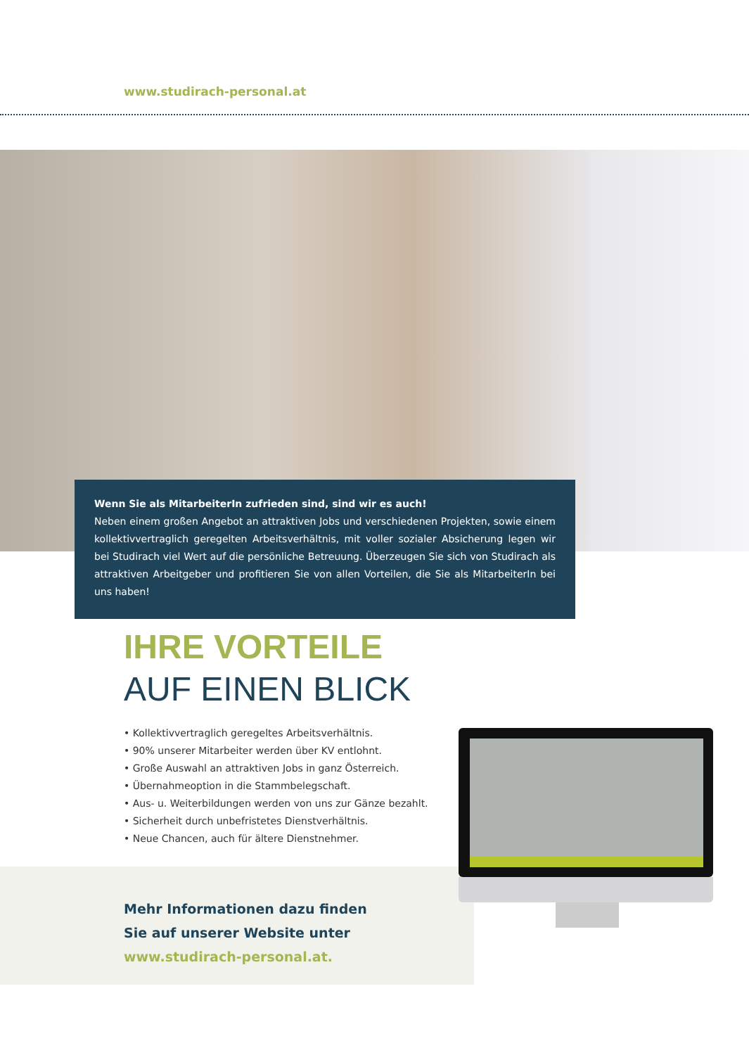www.studirach-personal.at
Wenn Sie als MitarbeiterIn zufrieden sind, sind wir es auch!
Neben einem großen Angebot an attraktiven Jobs und verschiedenen Projekten, sowie einem kollektivvertraglich geregelten Arbeitsverhältnis, mit voller sozialer Absicherung legen wir bei Studirach viel Wert auf die persönliche Betreuung. Überzeugen Sie sich von Studirach als attraktiven Arbeitgeber und profitieren Sie von allen Vorteilen, die Sie als MitarbeiterIn bei uns haben!
IHRE VORTEILE
AUF EINEN BLICK
• Kollektivvertraglich geregeltes Arbeitsverhältnis.
• 90% unserer Mitarbeiter werden über KV entlohnt.
• Große Auswahl an attraktiven Jobs in ganz Österreich.
• Übernahmeoption in die Stammbelegschaft.
• Aus- u. Weiterbildungen werden von uns zur Gänze bezahlt.
• Sicherheit durch unbefristetes Dienstverhältnis.
• Neue Chancen, auch für ältere Dienstnehmer.
Mehr Informationen dazu finden
Sie auf unserer Website unter
www.studirach-personal.at.